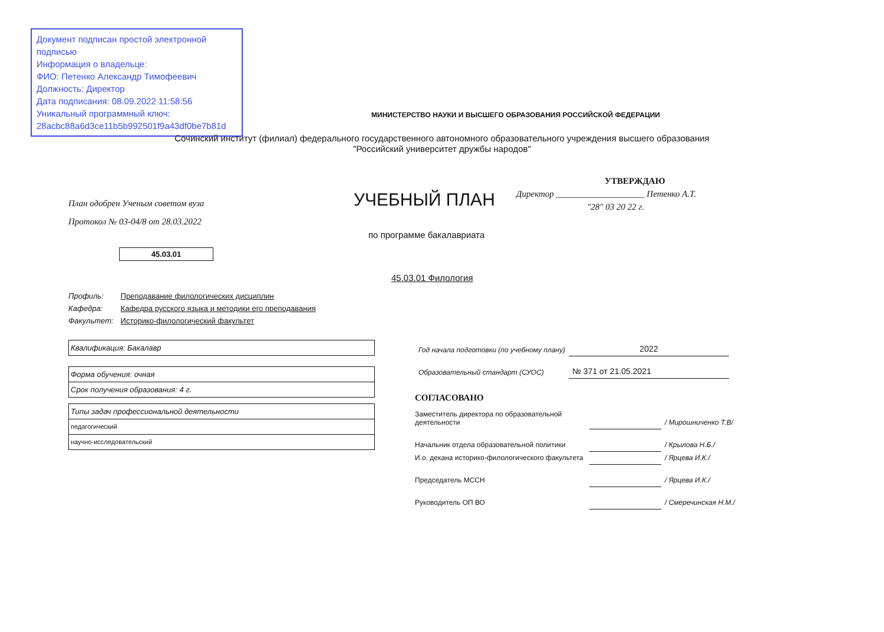Документ подписан простой электронной подписью
Информация о владельце:
ФИО: Петенко Александр Тимофеевич
Должность: Директор
Дата подписания: 08.09.2022 11:58:56
Уникальный программный ключ:
28acbc88a6d3ce11b5b992501f9a43df0be7b81d
МИНИСТЕРСТВО НАУКИ И ВЫСШЕГО ОБРАЗОВАНИЯ РОССИЙСКОЙ ФЕДЕРАЦИИ
Сочинский институт (филиал) федерального государственного автономного образовательного учреждения высшего образования
"Российский университет дружбы народов"
План одобрен Ученым советом вуза
Протокол № 03-04/8 от 28.03.2022
УЧЕБНЫЙ ПЛАН
УТВЕРЖДАЮ
Директор ____________________ Петенко А.Т.
"28" 03 20 22 г.
по программе бакалавриата
45.03.01
45.03.01 Филология
| Профиль: | Преподавание филологических дисциплин |
| Кафедра: | Кафедра русского языка и методики его преподавания |
| Факультет: | Историко-филологический факультет |
| Квалификация: Бакалавр |
| Форма обучения: очная |
| Срок получения образования: 4 г. |
| Типы задач профессиональной деятельности |
| педагогический |
| научно-исследовательский |
| Год начала подготовки (по учебному плану) | 2022 |
| Образовательный стандарт (СУОС) | № 371 от 21.05.2021 |
СОГЛАСОВАНО
| Заместитель директора по образовательной деятельности | | / Мирошниченко Т.В/ |
| Начальник отдела образовательной политики | | / Крылова Н.Б./ |
| И.о. декана историко-филологического факультета | | / Ярцева И.К./ |
| Председатель МССН | | / Ярцева И.К./ |
| Руководитель ОП ВО | | / Смеречинская Н.М./ |